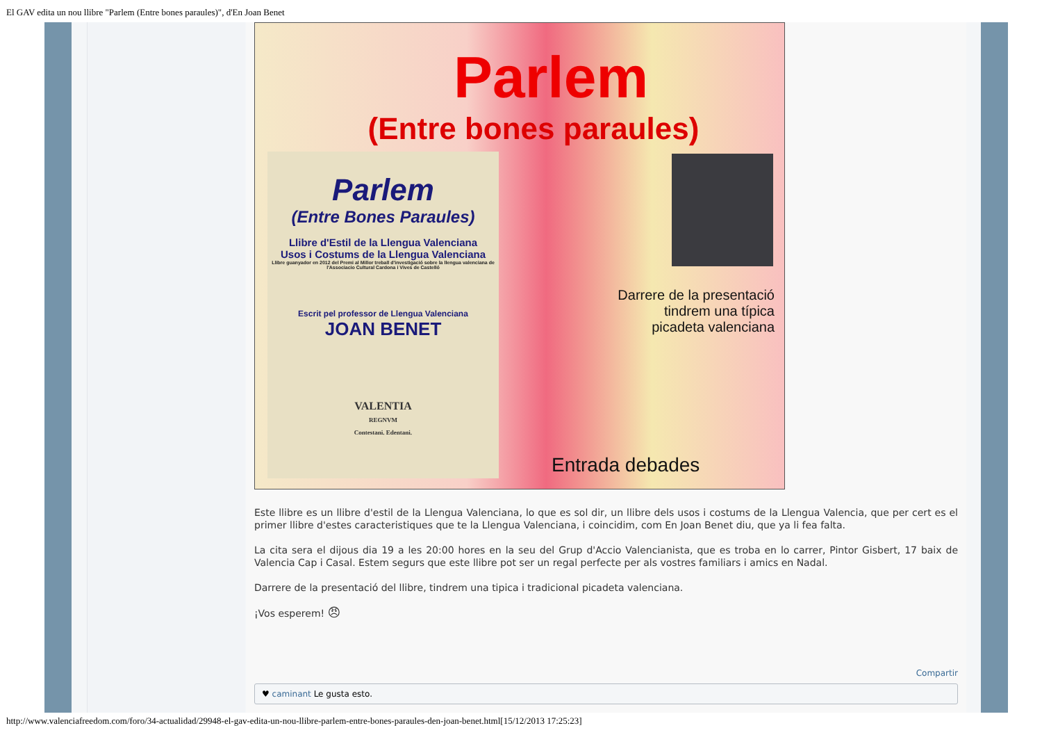El GAV edita un nou llibre "Parlem (Entre bones paraules)", d'En Joan Benet
Parlem
(Entre bones paraules)
Parlem
(Entre Bones Paraules)
Llibre d'Estil de la Llengua Valenciana
Usos i Costums de la Llengua Valenciana
Llibre guanyador en 2012 del Premi al Millor treball d'investigació sobre la llengua valenciana de l'Associacio Cultural Cardona i Vives de Castelló
Escrit pel professor de Llengua Valenciana
JOAN BENET
VALENTIA
REGNVM
Contestani. Edentani.
Darrere de la presentació
tindrem una típica
picadeta valenciana
Entrada debades
Este llibre es un llibre d'estil de la Llengua Valenciana, lo que es sol dir, un llibre dels usos i costums de la Llengua Valencia, que per cert es el primer llibre d'estes caracteristiques que te la Llengua Valenciana, i coincidim, com En Joan Benet diu, que ya li fea falta.
La cita sera el dijous dia 19 a les 20:00 hores en la seu del Grup d'Accio Valencianista, que es troba en lo carrer, Pintor Gisbert, 17 baix de Valencia Cap i Casal. Estem segurs que este llibre pot ser un regal perfecte per als vostres familiars i amics en Nadal.
Darrere de la presentació del llibre, tindrem una tipica i tradicional picadeta valenciana.
¡Vos esperem! 😠
Compartir
♥ caminant Le gusta esto.
http://www.valenciafreedom.com/foro/34-actualidad/29948-el-gav-edita-un-nou-llibre-parlem-entre-bones-paraules-den-joan-benet.html[15/12/2013 17:25:23]